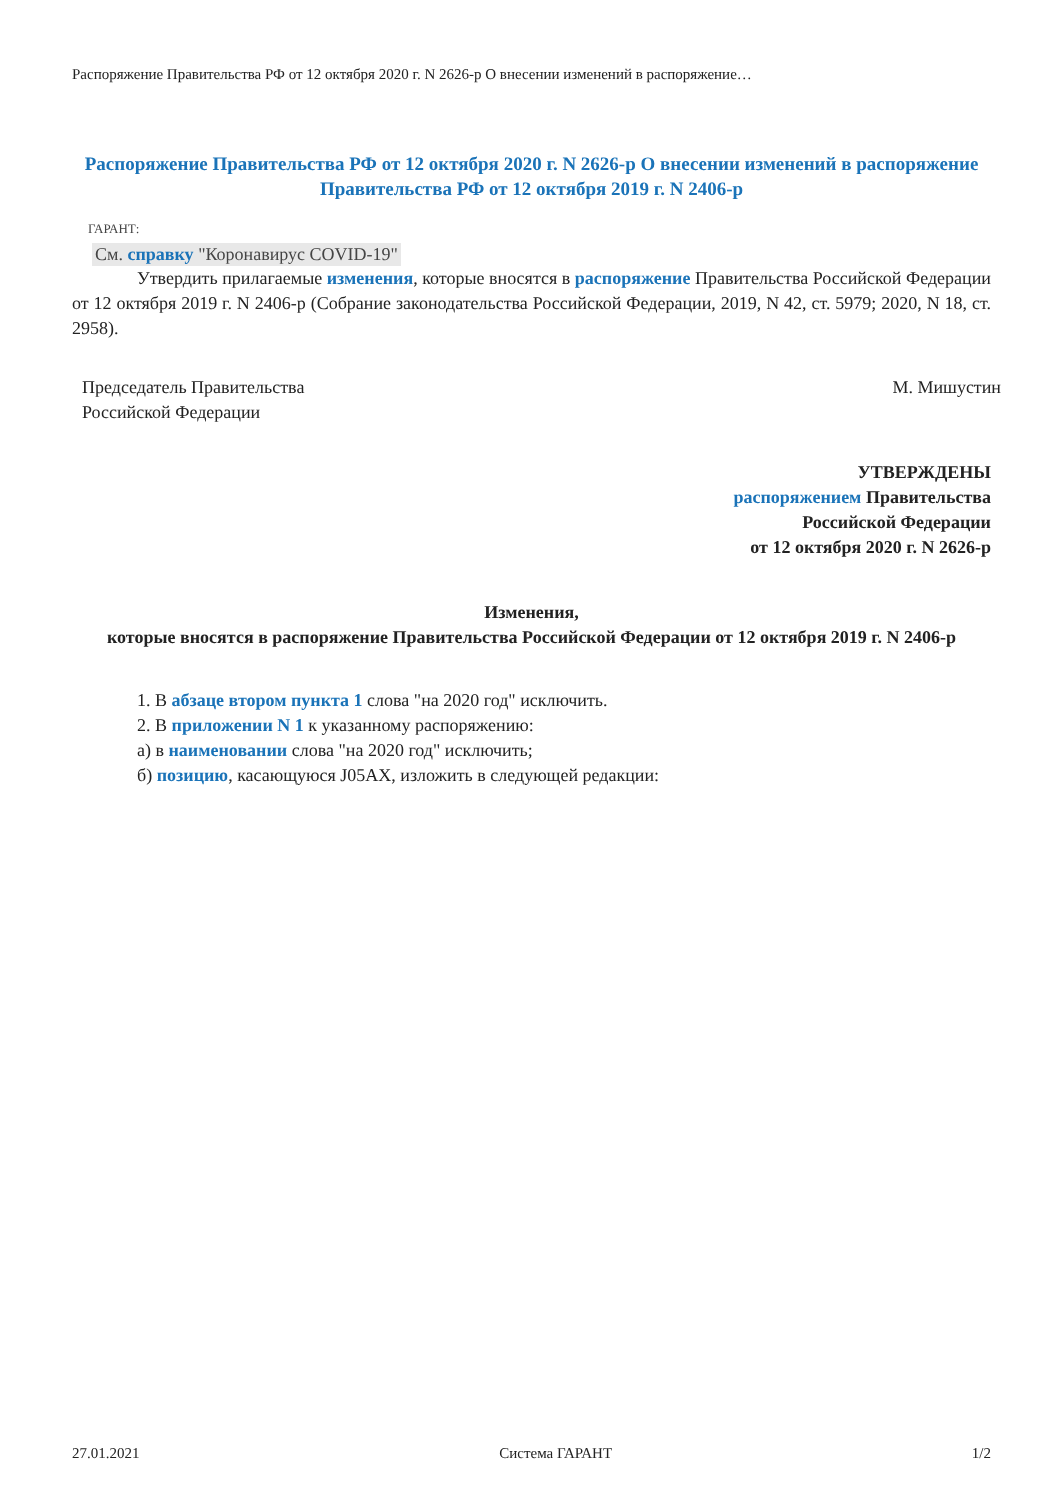Распоряжение Правительства РФ от 12 октября 2020 г. N 2626-р О внесении изменений в распоряжение…
Распоряжение Правительства РФ от 12 октября 2020 г. N 2626-р О внесении изменений в распоряжение Правительства РФ от 12 октября 2019 г. N 2406-р
ГАРАНТ:
См. справку "Коронавирус COVID-19"
Утвердить прилагаемые изменения, которые вносятся в распоряжение Правительства Российской Федерации от 12 октября 2019 г. N 2406-р (Собрание законодательства Российской Федерации, 2019, N 42, ст. 5979; 2020, N 18, ст. 2958).
Председатель Правительства
Российской Федерации
М. Мишустин
УТВЕРЖДЕНЫ
распоряжением Правительства
Российской Федерации
от 12 октября 2020 г. N 2626-р
Изменения,
которые вносятся в распоряжение Правительства Российской Федерации от 12 октября 2019 г. N 2406-р
1. В абзаце втором пункта 1 слова "на 2020 год" исключить.
2. В приложении N 1 к указанному распоряжению:
а) в наименовании слова "на 2020 год" исключить;
б) позицию, касающуюся J05AX, изложить в следующей редакции:
27.01.2021 Система ГАРАНТ 1/2